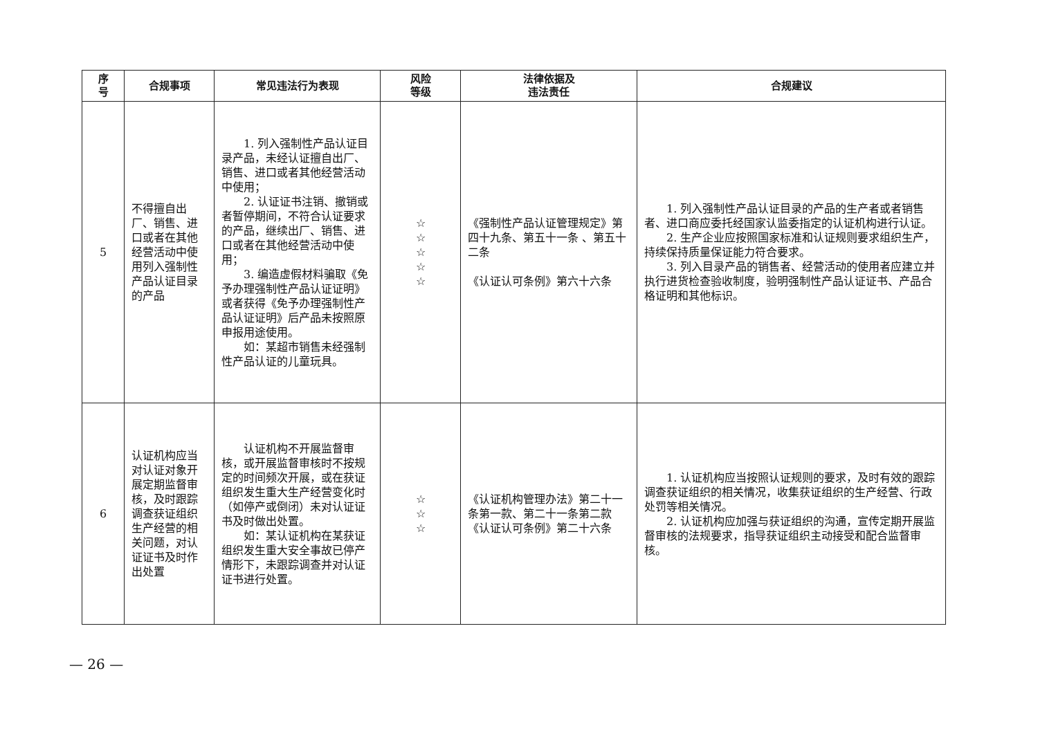| 序 号 | 合规事项 | 常见违法行为表现 | 风险 等级 | 法律依据及 违法责任 | 合规建议 |
| --- | --- | --- | --- | --- | --- |
| 5 | 不得擅自出厂、销售、进口或者在其他经营活动中使用列入强制性产品认证目录的产品 | 1. 列入强制性产品认证目录产品，未经认证擅自出厂、销售、进口或者其他经营活动中使用； 2. 认证证书注销、撤销或者暂停期间，不符合认证要求的产品，继续出厂、销售、进口或者在其他经营活动中使用； 3. 编造虚假材料骗取《免予办理强制性产品认证证明》或者获得《免予办理强制性产品认证证明》后产品未按照原申报用途使用。 如：某超市销售未经强制性产品认证的儿童玩具。 | ☆ ☆ ☆ ☆ ☆ | 《强制性产品认证管理规定》第四十九条、第五十一条 、第五十二条 《认证认可条例》第六十六条 | 1. 列入强制性产品认证目录的产品的生产者或者销售者、进口商应委托经国家认监委指定的认证机构进行认证。 2. 生产企业应按照国家标准和认证规则要求组织生产，持续保持质量保证能力符合要求。 3. 列入目录产品的销售者、经营活动的使用者应建立并执行进货检查验收制度，验明强制性产品认证证书、产品合格证明和其他标识。 |
| 6 | 认证机构应当对认证对象开展定期监督审核，及时跟踪调查获证组织生产经营的相关问题，对认证证书及时作出处置 | 认证机构不开展监督审核，或开展监督审核时不按规定的时间频次开展，或在获证组织发生重大生产经营变化时（如停产或倒闭）未对认证证书及时做出处置。 如：某认证机构在某获证组织发生重大安全事故已停产情形下，未跟踪调查并对认证证书进行处置。 | ☆ ☆ ☆ | 《认证机构管理办法》第二十一条第一款、第二十一条第二款 《认证认可条例》第二十六条 | 1. 认证机构应当按照认证规则的要求，及时有效的跟踪调查获证组织的相关情况，收集获证组织的生产经营、行政处罚等相关情况。 2. 认证机构应加强与获证组织的沟通，宣传定期开展监督审核的法规要求，指导获证组织主动接受和配合监督审核。 |
— 26 —